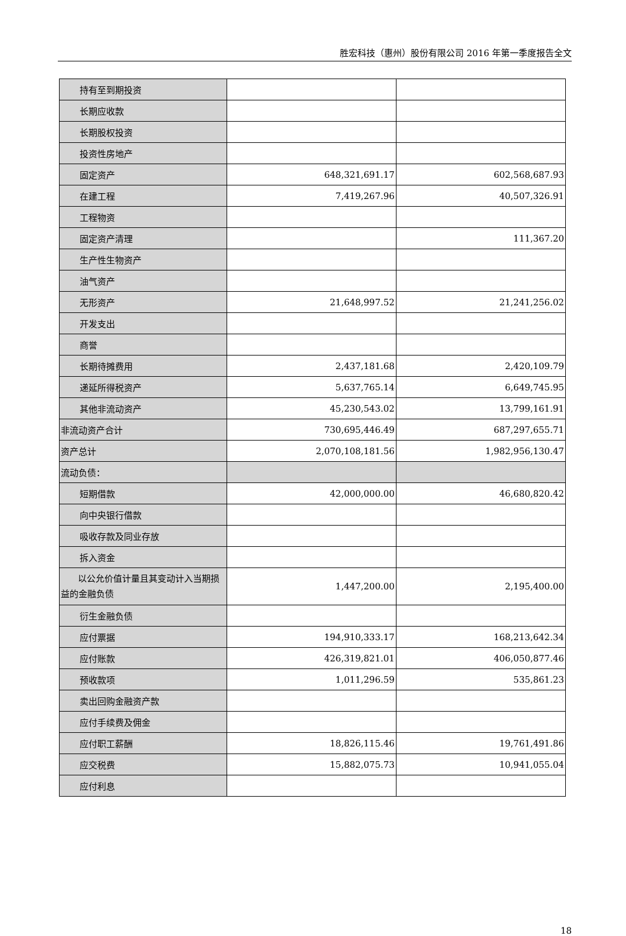胜宏科技（惠州）股份有限公司 2016 年第一季度报告全文
| 持有至到期投资 | | |
| 长期应收款 | | |
| 长期股权投资 | | |
| 投资性房地产 | | |
| 固定资产 | 648,321,691.17 | 602,568,687.93 |
| 在建工程 | 7,419,267.96 | 40,507,326.91 |
| 工程物资 | | |
| 固定资产清理 | | 111,367.20 |
| 生产性生物资产 | | |
| 油气资产 | | |
| 无形资产 | 21,648,997.52 | 21,241,256.02 |
| 开发支出 | | |
| 商誉 | | |
| 长期待摊费用 | 2,437,181.68 | 2,420,109.79 |
| 递延所得税资产 | 5,637,765.14 | 6,649,745.95 |
| 其他非流动资产 | 45,230,543.02 | 13,799,161.91 |
| 非流动资产合计 | 730,695,446.49 | 687,297,655.71 |
| 资产总计 | 2,070,108,181.56 | 1,982,956,130.47 |
| 流动负债： | | |
| 短期借款 | 42,000,000.00 | 46,680,820.42 |
| 向中央银行借款 | | |
| 吸收存款及同业存放 | | |
| 拆入资金 | | |
| 以公允价值计量且其变动计入当期损益的金融负债 | 1,447,200.00 | 2,195,400.00 |
| 衍生金融负债 | | |
| 应付票据 | 194,910,333.17 | 168,213,642.34 |
| 应付账款 | 426,319,821.01 | 406,050,877.46 |
| 预收款项 | 1,011,296.59 | 535,861.23 |
| 卖出回购金融资产款 | | |
| 应付手续费及佣金 | | |
| 应付职工薪酬 | 18,826,115.46 | 19,761,491.86 |
| 应交税费 | 15,882,075.73 | 10,941,055.04 |
| 应付利息 | | |
18